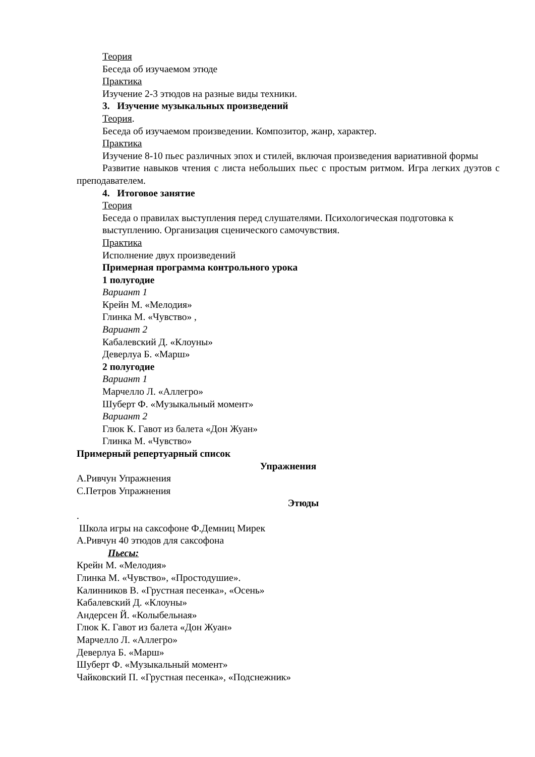Теория
Беседа об изучаемом этюде
Практика
Изучение 2-3 этюдов на разные виды техники.
3. Изучение музыкальных произведений
Теория.
Беседа об изучаемом произведении. Композитор, жанр, характер.
Практика
Изучение 8-10 пьес различных эпох и стилей, включая произведения вариативной формы
Развитие навыков чтения с листа небольших пьес с простым ритмом. Игра легких дуэтов с преподавателем.
4. Итоговое занятие
Теория
Беседа о правилах выступления перед слушателями. Психологическая подготовка к выступлению. Организация сценического самочувствия.
Практика
Исполнение двух произведений
Примерная программа контрольного урока
1 полугодие
Вариант 1
Крейн М. «Мелодия»
Глинка М. «Чувство» ,
Вариант 2
Кабалевский Д. «Клоуны»
Деверлуа Б. «Марш»
2 полугодие
Вариант 1
Марчелло Л. «Аллегро»
Шуберт Ф. «Музыкальный момент»
Вариант 2
Глюк К. Гавот из балета «Дон Жуан»
Глинка М. «Чувство»
Примерный репертуарный список
Упражнения
А.Ривчун Упражнения
С.Петров Упражнения
Этюды
.
Школа игры на саксофоне Ф.Демниц Мирек
А.Ривчун 40 этюдов для саксофона
Пьесы:
Крейн М. «Мелодия»
Глинка М. «Чувство», «Простодушие».
Калинников В. «Грустная песенка», «Осень»
Кабалевский Д. «Клоуны»
Андерсен Й. «Колыбельная»
Глюк К. Гавот из балета «Дон Жуан»
Марчелло Л. «Аллегро»
Деверлуа Б. «Марш»
Шуберт Ф. «Музыкальный момент»
Чайковский П. «Грустная песенка», «Подснежник»